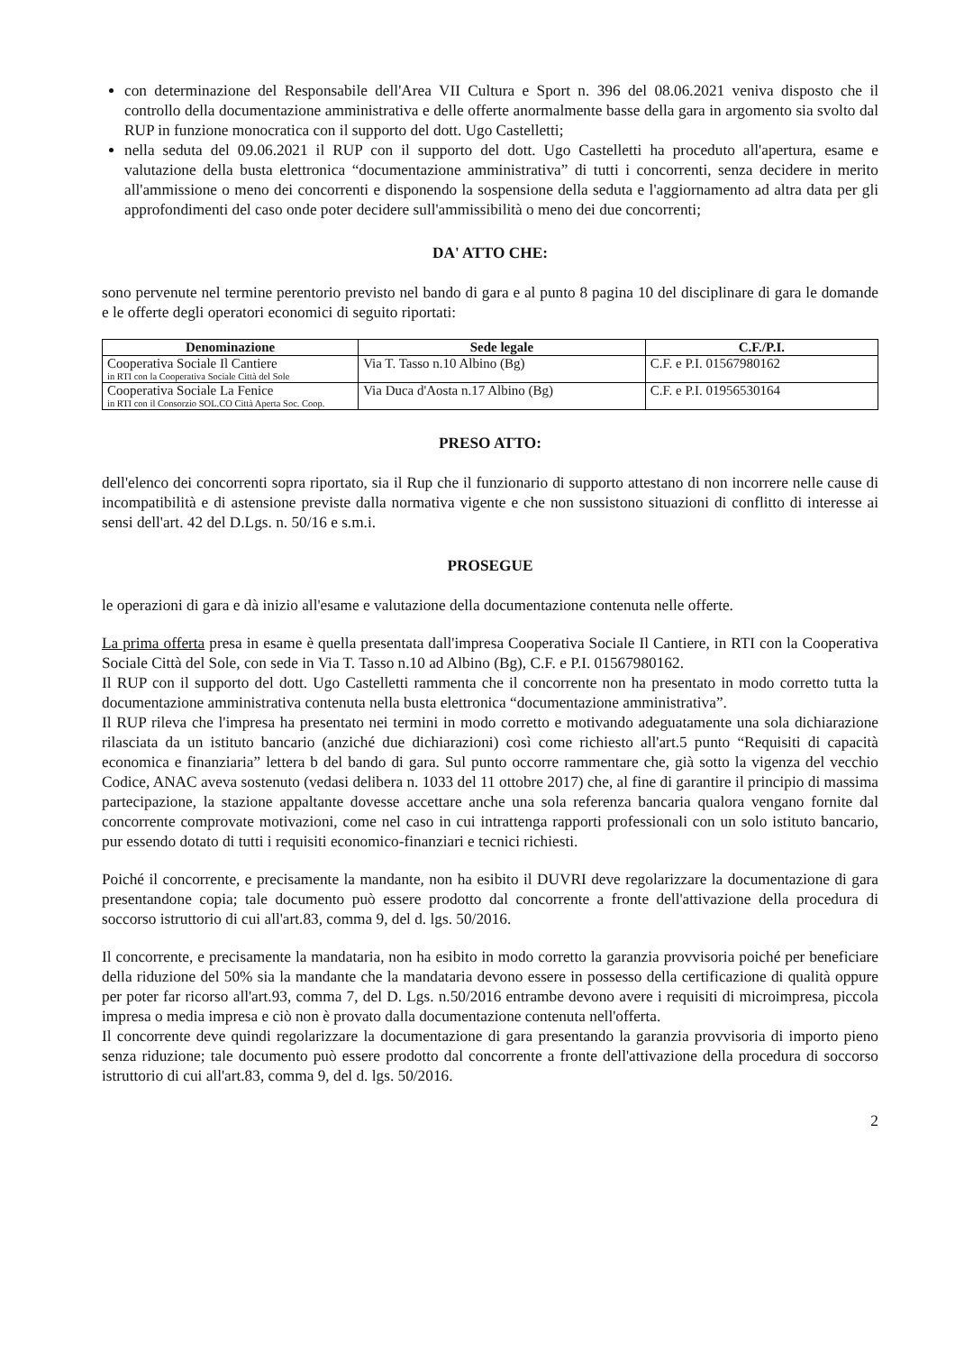con determinazione del Responsabile dell'Area VII Cultura e Sport n. 396 del 08.06.2021 veniva disposto che il controllo della documentazione amministrativa e delle offerte anormalmente basse della gara in argomento sia svolto dal RUP in funzione monocratica con il supporto del dott. Ugo Castelletti;
nella seduta del 09.06.2021 il RUP con il supporto del dott. Ugo Castelletti ha proceduto all'apertura, esame e valutazione della busta elettronica “documentazione amministrativa” di tutti i concorrenti, senza decidere in merito all'ammissione o meno dei concorrenti e disponendo la sospensione della seduta e l'aggiornamento ad altra data per gli approfondimenti del caso onde poter decidere sull'ammissibilità o meno dei due concorrenti;
DA' ATTO CHE:
sono pervenute nel termine perentorio previsto nel bando di gara e al punto 8 pagina 10 del disciplinare di gara le domande e le offerte degli operatori economici di seguito riportati:
| Denominazione | Sede legale | C.F./P.I. |
| --- | --- | --- |
| Cooperativa Sociale Il Cantiere in RTI con la Cooperativa Sociale Città del Sole | Via T. Tasso n.10 Albino (Bg) | C.F. e P.I. 01567980162 |
| Cooperativa Sociale La Fenice in RTI con il Consorzio SOL.CO Città Aperta Soc. Coop. | Via Duca d'Aosta n.17 Albino (Bg) | C.F. e P.I. 01956530164 |
PRESO ATTO:
dell'elenco dei concorrenti sopra riportato, sia il Rup che il funzionario di supporto attestano di non incorrere nelle cause di incompatibilità e di astensione previste dalla normativa vigente e che non sussistono situazioni di conflitto di interesse ai sensi dell'art. 42 del D.Lgs. n. 50/16 e s.m.i.
PROSEGUE
le operazioni di gara e dà inizio all'esame e valutazione della documentazione contenuta nelle offerte.
La prima offerta presa in esame è quella presentata dall'impresa Cooperativa Sociale Il Cantiere, in RTI con la Cooperativa Sociale Città del Sole, con sede in Via T. Tasso n.10 ad Albino (Bg), C.F. e P.I. 01567980162.
Il RUP con il supporto del dott. Ugo Castelletti rammenta che il concorrente non ha presentato in modo corretto tutta la documentazione amministrativa contenuta nella busta elettronica “documentazione amministrativa”.
Il RUP rileva che l'impresa ha presentato nei termini in modo corretto e motivando adeguatamente una sola dichiarazione rilasciata da un istituto bancario (anziché due dichiarazioni) così come richiesto all'art.5 punto “Requisiti di capacità economica e finanziaria” lettera b del bando di gara. Sul punto occorre rammentare che, già sotto la vigenza del vecchio Codice, ANAC aveva sostenuto (vedasi delibera n. 1033 del 11 ottobre 2017) che, al fine di garantire il principio di massima partecipazione, la stazione appaltante dovesse accettare anche una sola referenza bancaria qualora vengano fornite dal concorrente comprovate motivazioni, come nel caso in cui intrattenga rapporti professionali con un solo istituto bancario, pur essendo dotato di tutti i requisiti economico-finanziari e tecnici richiesti.
Poiché il concorrente, e precisamente la mandante, non ha esibito il DUVRI deve regolarizzare la documentazione di gara presentandone copia; tale documento può essere prodotto dal concorrente a fronte dell'attivazione della procedura di soccorso istruttorio di cui all'art.83, comma 9, del d. lgs. 50/2016.
Il concorrente, e precisamente la mandataria, non ha esibito in modo corretto la garanzia provvisoria poiché per beneficiare della riduzione del 50% sia la mandante che la mandataria devono essere in possesso della certificazione di qualità oppure per poter far ricorso all'art.93, comma 7, del D. Lgs. n.50/2016 entrambe devono avere i requisiti di microimpresa, piccola impresa o media impresa e ciò non è provato dalla documentazione contenuta nell'offerta.
Il concorrente deve quindi regolarizzare la documentazione di gara presentando la garanzia provvisoria di importo pieno senza riduzione; tale documento può essere prodotto dal concorrente a fronte dell'attivazione della procedura di soccorso istruttorio di cui all'art.83, comma 9, del d. lgs. 50/2016.
2